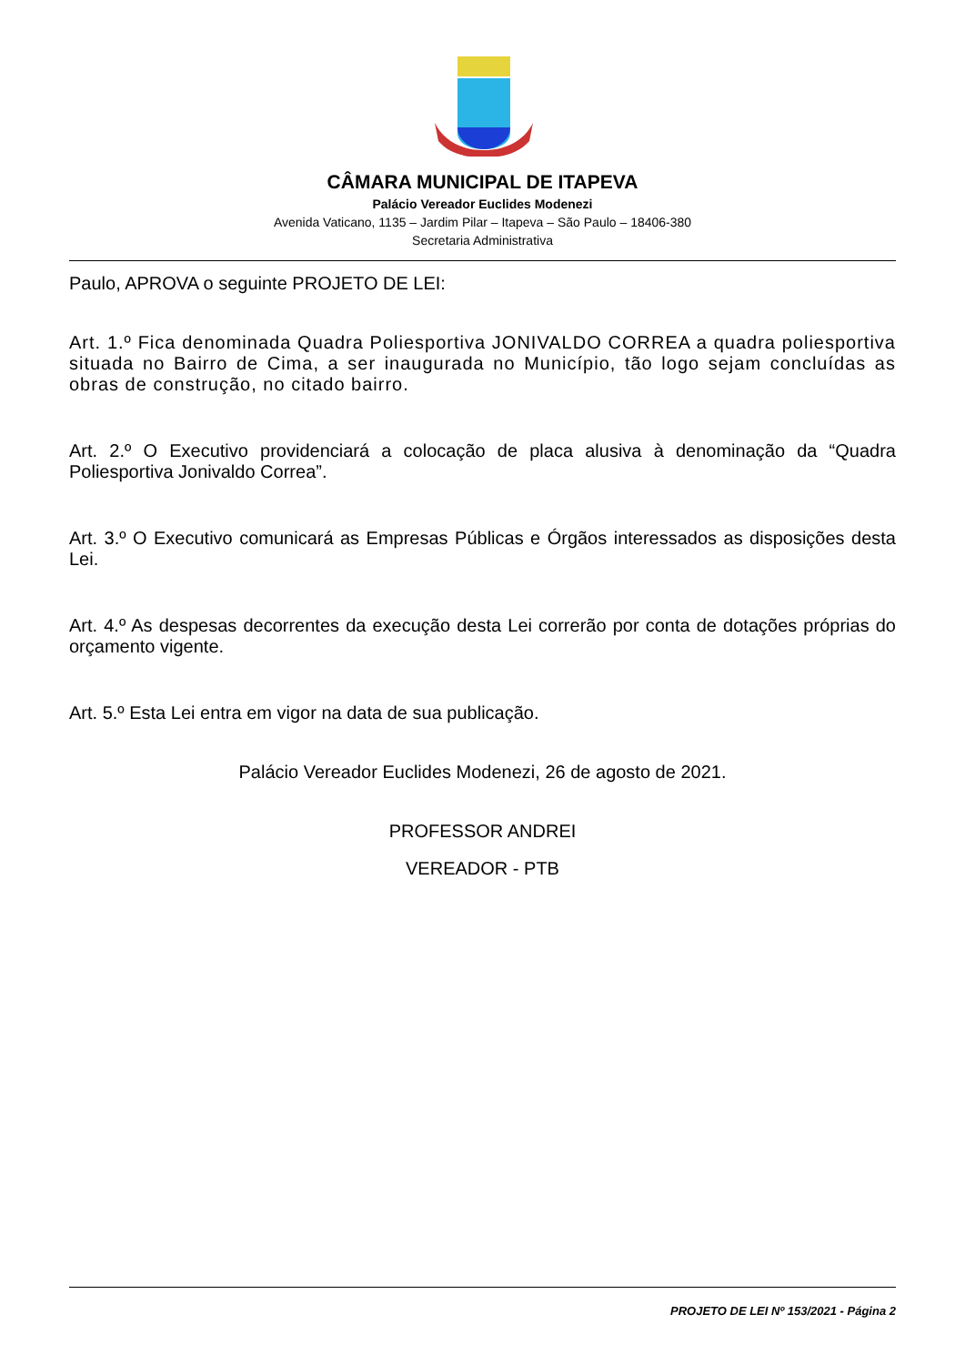CÂMARA MUNICIPAL DE ITAPEVA
Palácio Vereador Euclides Modenezi
Avenida Vaticano, 1135 – Jardim Pilar – Itapeva – São Paulo – 18406-380
Secretaria Administrativa
Paulo, APROVA o seguinte PROJETO DE LEI:
Art. 1.º Fica denominada Quadra Poliesportiva JONIVALDO CORREA a quadra poliesportiva situada no Bairro de Cima, a ser inaugurada no Município, tão logo sejam concluídas as obras de construção, no citado bairro.
Art. 2.º O Executivo providenciará a colocação de placa alusiva à denominação da “Quadra Poliesportiva Jonivaldo Correa”.
Art. 3.º O Executivo comunicará as Empresas Públicas e Órgãos interessados as disposições desta Lei.
Art. 4.º As despesas decorrentes da execução desta Lei correrão por conta de dotações próprias do orçamento vigente.
Art. 5.º Esta Lei entra em vigor na data de sua publicação.
Palácio Vereador Euclides Modenezi, 26 de agosto de 2021.
PROFESSOR ANDREI
VEREADOR - PTB
PROJETO DE LEI Nº 153/2021 - Página 2